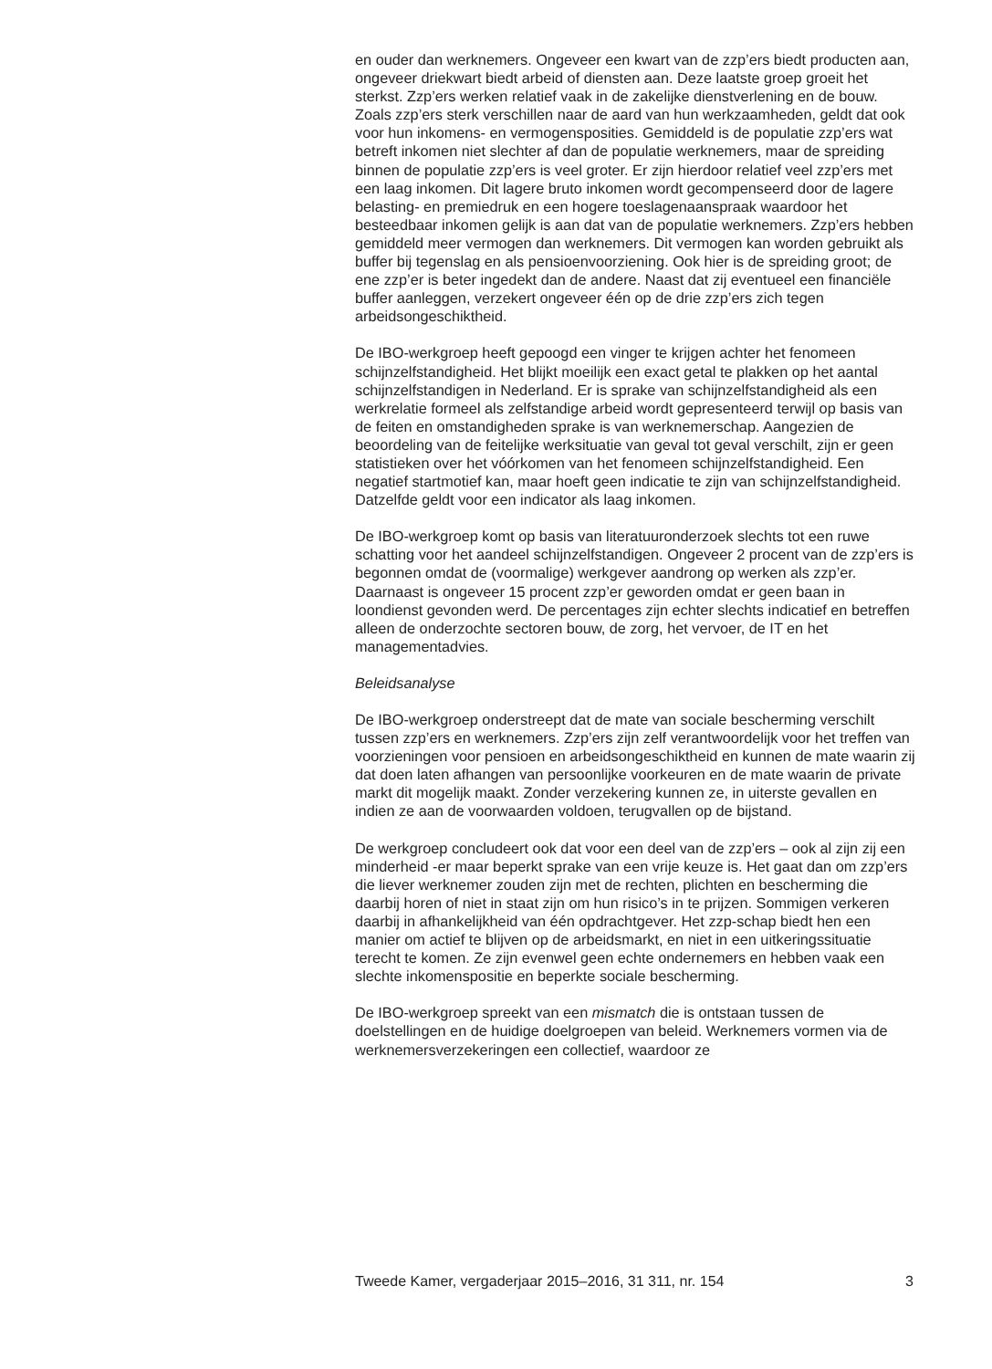en ouder dan werknemers. Ongeveer een kwart van de zzp’ers biedt producten aan, ongeveer driekwart biedt arbeid of diensten aan. Deze laatste groep groeit het sterkst. Zzp’ers werken relatief vaak in de zakelijke dienstverlening en de bouw. Zoals zzp’ers sterk verschillen naar de aard van hun werkzaamheden, geldt dat ook voor hun inkomens- en vermogensposities. Gemiddeld is de populatie zzp’ers wat betreft inkomen niet slechter af dan de populatie werknemers, maar de spreiding binnen de populatie zzp’ers is veel groter. Er zijn hierdoor relatief veel zzp’ers met een laag inkomen. Dit lagere bruto inkomen wordt gecompenseerd door de lagere belasting- en premiedruk en een hogere toeslagenaanspraak waardoor het besteedbaar inkomen gelijk is aan dat van de populatie werknemers. Zzp’ers hebben gemiddeld meer vermogen dan werknemers. Dit vermogen kan worden gebruikt als buffer bij tegenslag en als pensioenvoorziening. Ook hier is de spreiding groot; de ene zzp’er is beter ingedekt dan de andere. Naast dat zij eventueel een financiële buffer aanleggen, verzekert ongeveer één op de drie zzp’ers zich tegen arbeidsongeschiktheid.
De IBO-werkgroep heeft gepoogd een vinger te krijgen achter het fenomeen schijnzelfstandigheid. Het blijkt moeilijk een exact getal te plakken op het aantal schijnzelfstandigen in Nederland. Er is sprake van schijnzelfstandigheid als een werkrelatie formeel als zelfstandige arbeid wordt gepresenteerd terwijl op basis van de feiten en omstandigheden sprake is van werknemerschap. Aangezien de beoordeling van de feitelijke werksituatie van geval tot geval verschilt, zijn er geen statistieken over het vóórkomen van het fenomeen schijnzelfstandigheid. Een negatief startmotief kan, maar hoeft geen indicatie te zijn van schijnzelfstandigheid. Datzelfde geldt voor een indicator als laag inkomen.
De IBO-werkgroep komt op basis van literatuuronderzoek slechts tot een ruwe schatting voor het aandeel schijnzelfstandigen. Ongeveer 2 procent van de zzp’ers is begonnen omdat de (voormalige) werkgever aandrong op werken als zzp’er. Daarnaast is ongeveer 15 procent zzp’er geworden omdat er geen baan in loondienst gevonden werd. De percentages zijn echter slechts indicatief en betreffen alleen de onderzochte sectoren bouw, de zorg, het vervoer, de IT en het managementadvies.
Beleidsanalyse
De IBO-werkgroep onderstreept dat de mate van sociale bescherming verschilt tussen zzp’ers en werknemers. Zzp’ers zijn zelf verantwoordelijk voor het treffen van voorzieningen voor pensioen en arbeidsongeschiktheid en kunnen de mate waarin zij dat doen laten afhangen van persoonlijke voorkeuren en de mate waarin de private markt dit mogelijk maakt. Zonder verzekering kunnen ze, in uiterste gevallen en indien ze aan de voorwaarden voldoen, terugvallen op de bijstand.
De werkgroep concludeert ook dat voor een deel van de zzp’ers – ook al zijn zij een minderheid -er maar beperkt sprake van een vrije keuze is. Het gaat dan om zzp’ers die liever werknemer zouden zijn met de rechten, plichten en bescherming die daarbij horen of niet in staat zijn om hun risico’s in te prijzen. Sommigen verkeren daarbij in afhankelijkheid van één opdrachtgever. Het zzp-schap biedt hen een manier om actief te blijven op de arbeidsmarkt, en niet in een uitkeringssituatie terecht te komen. Ze zijn evenwel geen echte ondernemers en hebben vaak een slechte inkomenspositie en beperkte sociale bescherming.
De IBO-werkgroep spreekt van een mismatch die is ontstaan tussen de doelstellingen en de huidige doelgroepen van beleid. Werknemers vormen via de werknemersverzekeringen een collectief, waardoor ze
Tweede Kamer, vergaderjaar 2015–2016, 31 311, nr. 154 3